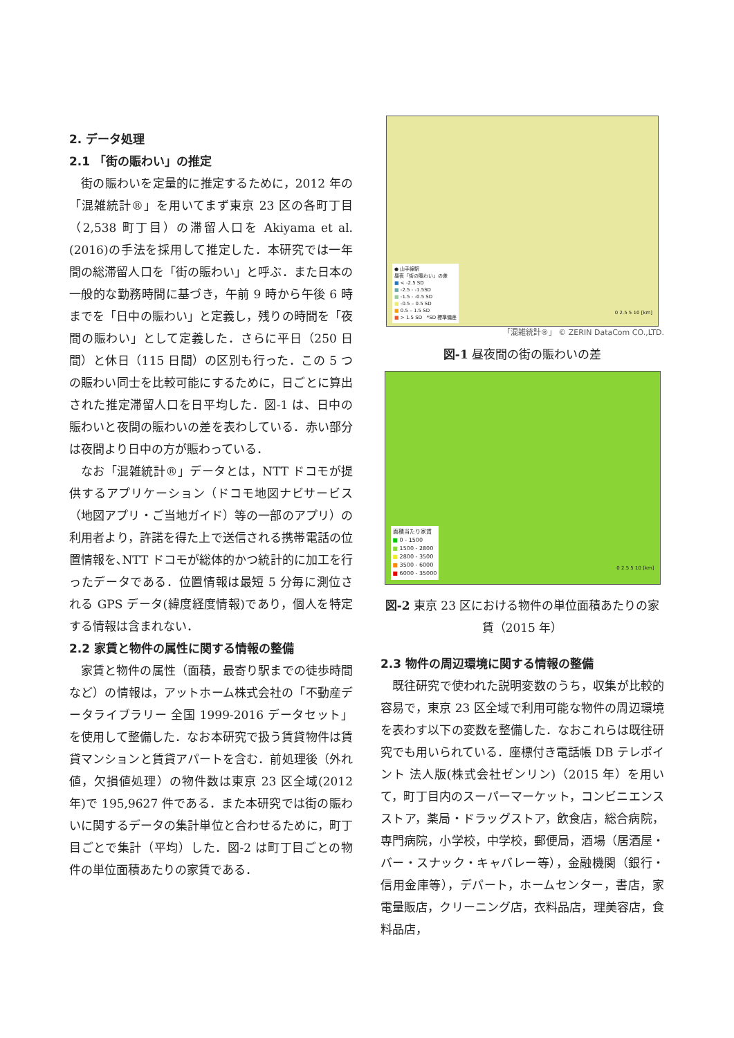2. データ処理
2.1 「街の賑わい」の推定
街の賑わいを定量的に推定するために，2012 年の「混雑統計®」を用いてまず東京 23 区の各町丁目（2,538 町丁目）の滞留人口を Akiyama et al.(2016)の手法を採用して推定した．本研究では一年間の総滞留人口を「街の賑わい」と呼ぶ．また日本の一般的な勤務時間に基づき，午前 9 時から午後 6 時までを「日中の賑わい」と定義し，残りの時間を「夜間の賑わい」として定義した．さらに平日（250 日間）と休日（115 日間）の区別も行った．この 5 つの賑わい同士を比較可能にするために，日ごとに算出された推定滞留人口を日平均した．図-1 は、日中の賑わいと夜間の賑わいの差を表わしている．赤い部分は夜間より日中の方が賑わっている．
なお「混雑統計®」データとは，NTT ドコモが提供するアプリケーション（ドコモ地図ナビサービス（地図アプリ・ご当地ガイド）等の一部のアプリ）の利用者より，許諾を得た上で送信される携帯電話の位置情報を､NTT ドコモが総体的かつ統計的に加工を行ったデータである．位置情報は最短 5 分毎に測位される GPS データ(緯度経度情報)であり，個人を特定する情報は含まれない．
2.2 家賃と物件の属性に関する情報の整備
家賃と物件の属性（面積，最寄り駅までの徒歩時間など）の情報は，アットホーム株式会社の「不動産データライブラリー 全国 1999-2016 データセット」を使用して整備した．なお本研究で扱う賃貸物件は賃貸マンションと賃貸アパートを含む．前処理後（外れ値，欠損値処理）の物件数は東京 23 区全域(2012 年)で 195,9627 件である．また本研究では街の賑わいに関するデータの集計単位と合わせるために，町丁目ごとで集計（平均）した．図-2 は町丁目ごとの物件の単位面積あたりの家賃である．
● 山手線駅
昼夜「街の賑わい」の差
■ < -2.5 SD
■ -2.5 - -1.5SD
■ -1.5 - -0.5 SD
■ -0.5 – 0.5 SD
■ 0.5 – 1.5 SD
■ > 1.5 SD *SD 標準偏差
0 2.5 5 10 [km]
「混雑統計®」 © ZERIN DataCom CO.,LTD.
図-1 昼夜間の街の賑わいの差
面積当たり家賃
■ 0 - 1500
■ 1500 - 2800
■ 2800 - 3500
■ 3500 - 6000
■ 6000 - 35000
0 2.5 5 10 [km]
図-2 東京 23 区における物件の単位面積あたりの家賃（2015 年）
2.3 物件の周辺環境に関する情報の整備
既往研究で使われた説明変数のうち，収集が比較的容易で，東京 23 区全域で利用可能な物件の周辺環境を表わす以下の変数を整備した．なおこれらは既往研究でも用いられている．座標付き電話帳 DB テレポイント 法人版(株式会社ゼンリン)（2015 年）を用いて，町丁目内のスーパーマーケット，コンビニエンスストア，薬局・ドラッグストア，飲食店，総合病院，専門病院，小学校，中学校，郵便局，酒場（居酒屋・バー・スナック・キャバレー等），金融機関（銀行・信用金庫等），デパート，ホームセンター，書店，家電量販店，クリーニング店，衣料品店，理美容店，食料品店，